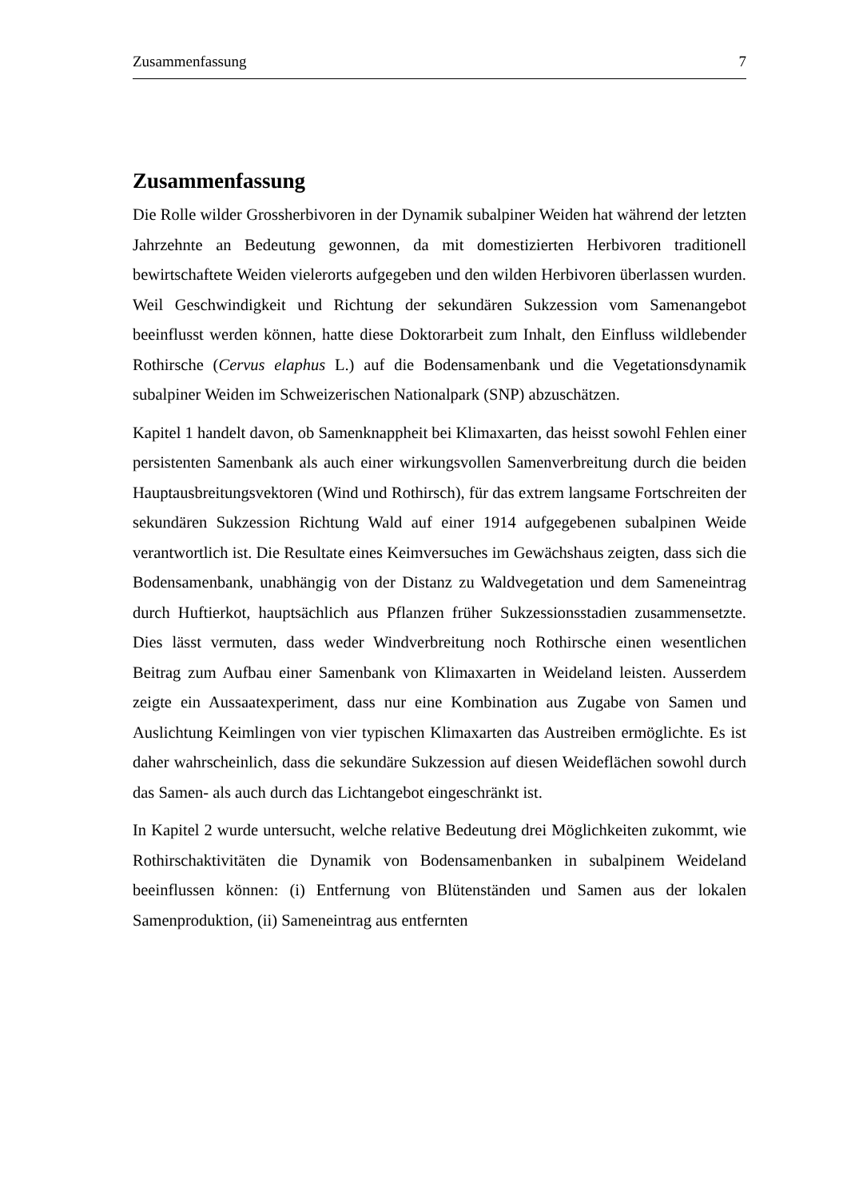Zusammenfassung 7
Zusammenfassung
Die Rolle wilder Grossherbivoren in der Dynamik subalpiner Weiden hat während der letzten Jahrzehnte an Bedeutung gewonnen, da mit domestizierten Herbivoren traditionell bewirtschaftete Weiden vielerorts aufgegeben und den wilden Herbivoren überlassen wurden. Weil Geschwindigkeit und Richtung der sekundären Sukzession vom Samenangebot beeinflusst werden können, hatte diese Doktorarbeit zum Inhalt, den Einfluss wildlebender Rothirsche (Cervus elaphus L.) auf die Bodensamenbank und die Vegetationsdynamik subalpiner Weiden im Schweizerischen Nationalpark (SNP) abzuschätzen.
Kapitel 1 handelt davon, ob Samenknappheit bei Klimaxarten, das heisst sowohl Fehlen einer persistenten Samenbank als auch einer wirkungsvollen Samenverbreitung durch die beiden Hauptausbreitungsvektoren (Wind und Rothirsch), für das extrem langsame Fortschreiten der sekundären Sukzession Richtung Wald auf einer 1914 aufgegebenen subalpinen Weide verantwortlich ist. Die Resultate eines Keimversuches im Gewächshaus zeigten, dass sich die Bodensamenbank, unabhängig von der Distanz zu Waldvegetation und dem Sameneintrag durch Huftierkot, hauptsächlich aus Pflanzen früher Sukzessionsstadien zusammensetzte. Dies lässt vermuten, dass weder Windverbreitung noch Rothirsche einen wesentlichen Beitrag zum Aufbau einer Samenbank von Klimaxarten in Weideland leisten. Ausserdem zeigte ein Aussaatexperiment, dass nur eine Kombination aus Zugabe von Samen und Auslichtung Keimlingen von vier typischen Klimaxarten das Austreiben ermöglichte. Es ist daher wahrscheinlich, dass die sekundäre Sukzession auf diesen Weideflächen sowohl durch das Samen- als auch durch das Lichtangebot eingeschränkt ist.
In Kapitel 2 wurde untersucht, welche relative Bedeutung drei Möglichkeiten zukommt, wie Rothirschaktivitäten die Dynamik von Bodensamenbanken in subalpinem Weideland beeinflussen können: (i) Entfernung von Blütenständen und Samen aus der lokalen Samenproduktion, (ii) Sameneintrag aus entfernten